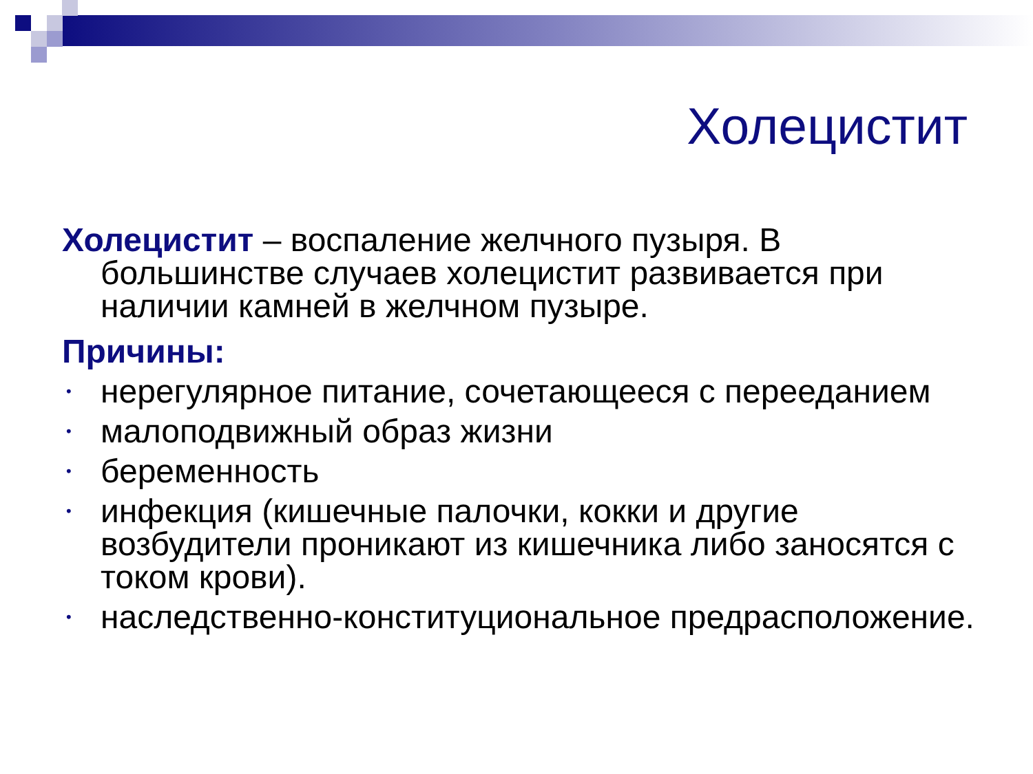Холецистит
Холецистит – воспаление желчного пузыря. В большинстве случаев холецистит развивается при наличии камней в желчном пузыре.
Причины:
• нерегулярное питание, сочетающееся с перееданием
• малоподвижный образ жизни
• беременность
• инфекция (кишечные палочки, кокки и другие возбудители проникают из кишечника либо заносятся с током крови).
• наследственно-конституциональное предрасположение.